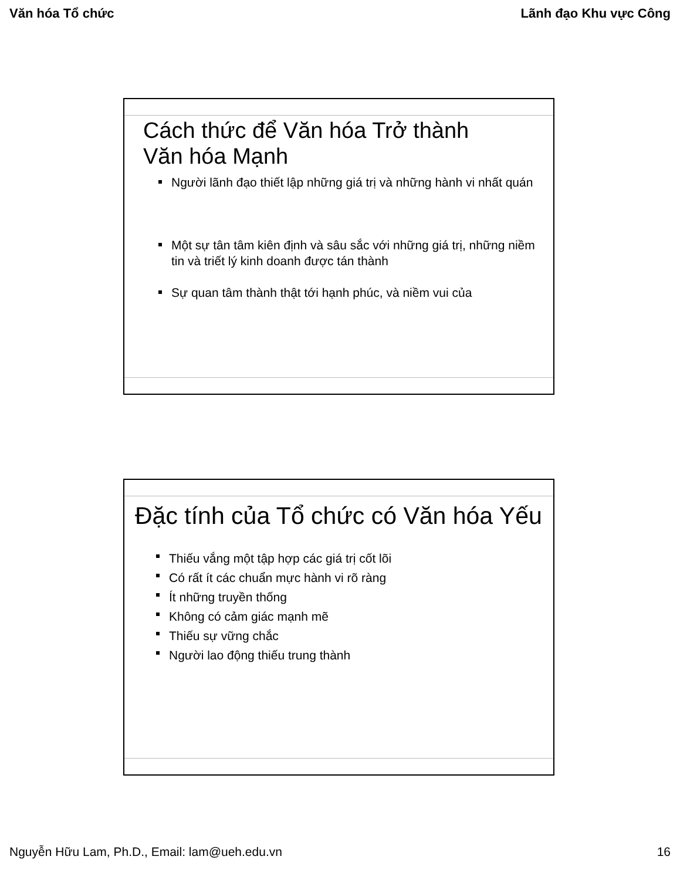Văn hóa Tổ chức Lãnh đạo Khu vực Công
Cách thức để Văn hóa Trở thành
Văn hóa Mạnh
Người lãnh đạo thiết lập những giá trị và những hành vi nhất quán
Một sự tân tâm kiên định và sâu sắc với những giá trị, những niềm tin và triết lý kinh doanh được tán thành
Sự quan tâm thành thật tới hạnh phúc, và niềm vui của
Đặc tính của Tổ chức có Văn hóa Yếu
Thiếu vắng một tập hợp các giá trị cốt lõi
Có rất ít các chuẩn mực hành vi rõ ràng
Ít những truyền thống
Không có cảm giác mạnh mẽ
Thiếu sự vững chắc
Người lao động thiếu trung thành
Nguyễn Hữu Lam, Ph.D., Email: lam@ueh.edu.vn 16